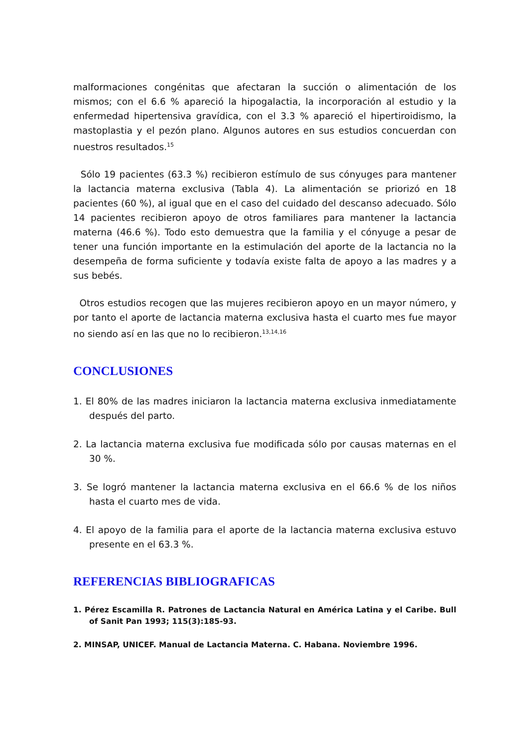malformaciones congénitas que afectaran la succión o alimentación de los mismos; con el 6.6 % apareció la hipogalactia, la incorporación al estudio y la enfermedad hipertensiva gravídica, con el 3.3 % apareció el hipertiroidismo, la mastoplastia y el pezón plano. Algunos autores en sus estudios concuerdan con nuestros resultados.<sup>15</sup>
Sólo 19 pacientes (63.3 %) recibieron estímulo de sus cónyuges para mantener la lactancia materna exclusiva (Tabla 4). La alimentación se priorizó en 18 pacientes (60 %), al igual que en el caso del cuidado del descanso adecuado. Sólo 14 pacientes recibieron apoyo de otros familiares para mantener la lactancia materna (46.6 %). Todo esto demuestra que la familia y el cónyuge a pesar de tener una función importante en la estimulación del aporte de la lactancia no la desempeña de forma suficiente y todavía existe falta de apoyo a las madres y a sus bebés.
Otros estudios recogen que las mujeres recibieron apoyo en un mayor número, y por tanto el aporte de lactancia materna exclusiva hasta el cuarto mes fue mayor no siendo así en las que no lo recibieron.<sup>13,14,16</sup>
CONCLUSIONES
1. El 80% de las madres iniciaron la lactancia materna exclusiva inmediatamente después del parto.
2. La lactancia materna exclusiva fue modificada sólo por causas maternas en el 30 %.
3. Se logró mantener la lactancia materna exclusiva en el 66.6 % de los niños hasta el cuarto mes de vida.
4. El apoyo de la familia para el aporte de la lactancia materna exclusiva estuvo presente en el 63.3 %.
REFERENCIAS BIBLIOGRAFICAS
1. Pérez Escamilla R. Patrones de Lactancia Natural en América Latina y el Caribe. Bull of Sanit Pan 1993; 115(3):185-93.
2. MINSAP, UNICEF. Manual de Lactancia Materna. C. Habana. Noviembre 1996.